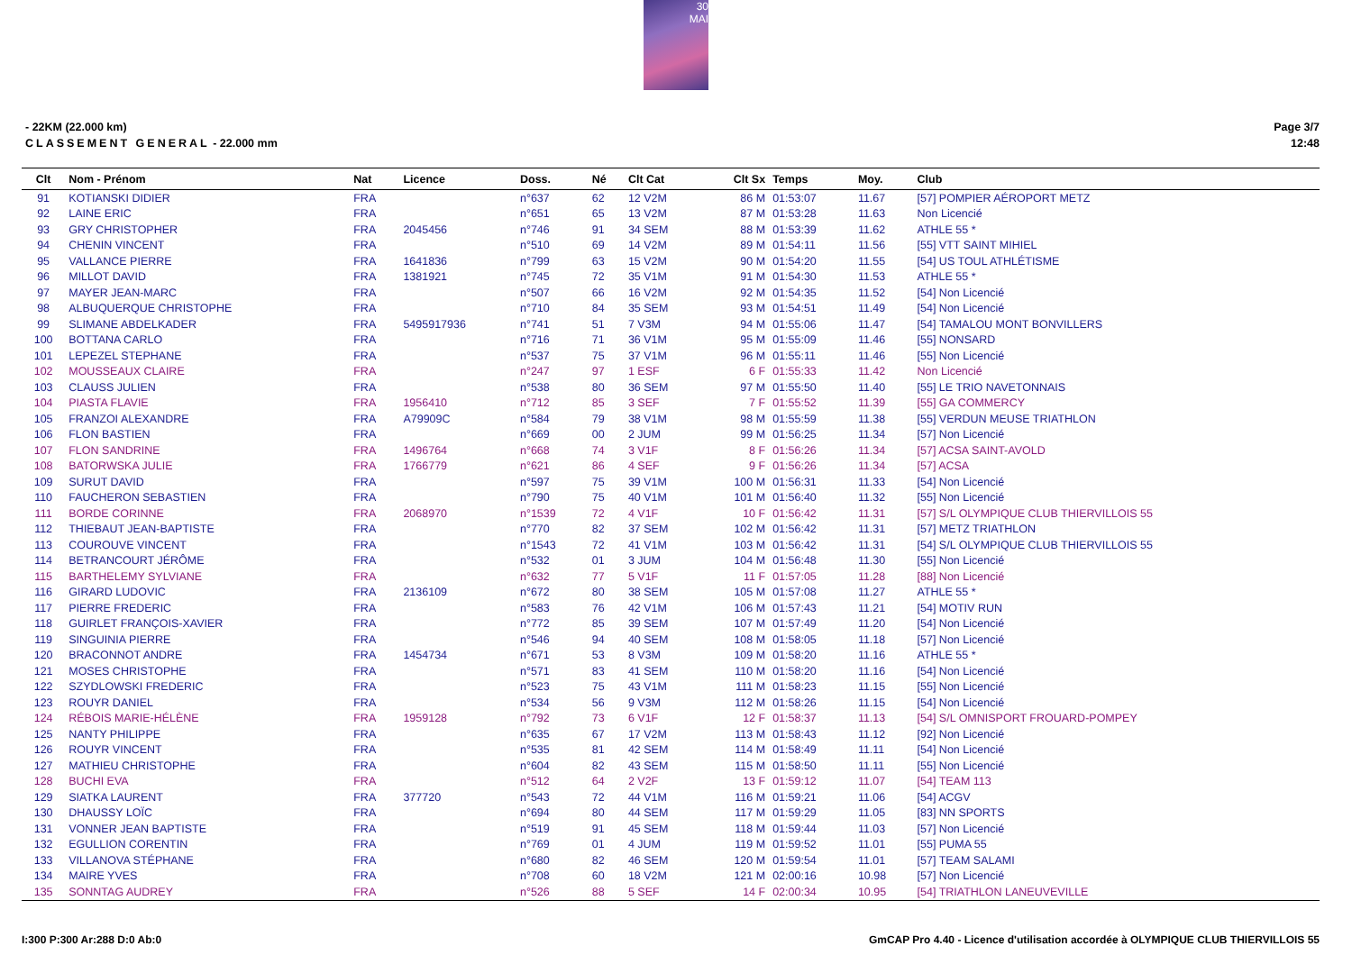30
MAI
- 22KM (22.000 km)
CLASSEMENT GENERAL - 22.000 mm
Page 3/7
12:48
| Clt | Nom - Prénom | Nat | Licence | Doss. | Né | Clt Cat | Clt Sx | Temps | Moy. | Club |
| --- | --- | --- | --- | --- | --- | --- | --- | --- | --- | --- |
| 91 | KOTIANSKI DIDIER | FRA | | n°637 | 62 | 12 V2M | 86 M | 01:53:07 | 11.67 | [57] POMPIER AÉROPORT METZ |
| 92 | LAINE ERIC | FRA | | n°651 | 65 | 13 V2M | 87 M | 01:53:28 | 11.63 | Non Licencié |
| 93 | GRY CHRISTOPHER | FRA | 2045456 | n°746 | 91 | 34 SEM | 88 M | 01:53:39 | 11.62 | ATHLE 55 * |
| 94 | CHENIN VINCENT | FRA | | n°510 | 69 | 14 V2M | 89 M | 01:54:11 | 11.56 | [55] VTT SAINT MIHIEL |
| 95 | VALLANCE PIERRE | FRA | 1641836 | n°799 | 63 | 15 V2M | 90 M | 01:54:20 | 11.55 | [54] US TOUL ATHLÉTISME |
| 96 | MILLOT DAVID | FRA | 1381921 | n°745 | 72 | 35 V1M | 91 M | 01:54:30 | 11.53 | ATHLE 55 * |
| 97 | MAYER JEAN-MARC | FRA | | n°507 | 66 | 16 V2M | 92 M | 01:54:35 | 11.52 | [54] Non Licencié |
| 98 | ALBUQUERQUE CHRISTOPHE | FRA | | n°710 | 84 | 35 SEM | 93 M | 01:54:51 | 11.49 | [54] Non Licencié |
| 99 | SLIMANE ABDELKADER | FRA | 5495917936 | n°741 | 51 | 7 V3M | 94 M | 01:55:06 | 11.47 | [54] TAMALOU MONT BONVILLERS |
| 100 | BOTTANA CARLO | FRA | | n°716 | 71 | 36 V1M | 95 M | 01:55:09 | 11.46 | [55] NONSARD |
| 101 | LEPEZEL STEPHANE | FRA | | n°537 | 75 | 37 V1M | 96 M | 01:55:11 | 11.46 | [55] Non Licencié |
| 102 | MOUSSEAUX CLAIRE | FRA | | n°247 | 97 | 1 ESF | 6 F | 01:55:33 | 11.42 | Non Licencié |
| 103 | CLAUSS JULIEN | FRA | | n°538 | 80 | 36 SEM | 97 M | 01:55:50 | 11.40 | [55] LE TRIO NAVETONNAIS |
| 104 | PIASTA FLAVIE | FRA | 1956410 | n°712 | 85 | 3 SEF | 7 F | 01:55:52 | 11.39 | [55] GA COMMERCY |
| 105 | FRANZOI ALEXANDRE | FRA | A79909C | n°584 | 79 | 38 V1M | 98 M | 01:55:59 | 11.38 | [55] VERDUN MEUSE TRIATHLON |
| 106 | FLON BASTIEN | FRA | | n°669 | 00 | 2 JUM | 99 M | 01:56:25 | 11.34 | [57] Non Licencié |
| 107 | FLON SANDRINE | FRA | 1496764 | n°668 | 74 | 3 V1F | 8 F | 01:56:26 | 11.34 | [57] ACSA SAINT-AVOLD |
| 108 | BATORWSKA JULIE | FRA | 1766779 | n°621 | 86 | 4 SEF | 9 F | 01:56:26 | 11.34 | [57] ACSA |
| 109 | SURUT DAVID | FRA | | n°597 | 75 | 39 V1M | 100 M | 01:56:31 | 11.33 | [54] Non Licencié |
| 110 | FAUCHERON SEBASTIEN | FRA | | n°790 | 75 | 40 V1M | 101 M | 01:56:40 | 11.32 | [55] Non Licencié |
| 111 | BORDE CORINNE | FRA | 2068970 | n°1539 | 72 | 4 V1F | 10 F | 01:56:42 | 11.31 | [57] S/L OLYMPIQUE CLUB THIERVILLOIS 55 |
| 112 | THIEBAUT JEAN-BAPTISTE | FRA | | n°770 | 82 | 37 SEM | 102 M | 01:56:42 | 11.31 | [57] METZ TRIATHLON |
| 113 | COUROUVE VINCENT | FRA | | n°1543 | 72 | 41 V1M | 103 M | 01:56:42 | 11.31 | [54] S/L OLYMPIQUE CLUB THIERVILLOIS 55 |
| 114 | BETRANCOURT JÉRÔME | FRA | | n°532 | 01 | 3 JUM | 104 M | 01:56:48 | 11.30 | [55] Non Licencié |
| 115 | BARTHELEMY SYLVIANE | FRA | | n°632 | 77 | 5 V1F | 11 F | 01:57:05 | 11.28 | [88] Non Licencié |
| 116 | GIRARD LUDOVIC | FRA | 2136109 | n°672 | 80 | 38 SEM | 105 M | 01:57:08 | 11.27 | ATHLE 55 * |
| 117 | PIERRE FREDERIC | FRA | | n°583 | 76 | 42 V1M | 106 M | 01:57:43 | 11.21 | [54] MOTIV RUN |
| 118 | GUIRLET FRANÇOIS-XAVIER | FRA | | n°772 | 85 | 39 SEM | 107 M | 01:57:49 | 11.20 | [54] Non Licencié |
| 119 | SINGUINIA PIERRE | FRA | | n°546 | 94 | 40 SEM | 108 M | 01:58:05 | 11.18 | [57] Non Licencié |
| 120 | BRACONNOT ANDRE | FRA | 1454734 | n°671 | 53 | 8 V3M | 109 M | 01:58:20 | 11.16 | ATHLE 55 * |
| 121 | MOSES CHRISTOPHE | FRA | | n°571 | 83 | 41 SEM | 110 M | 01:58:20 | 11.16 | [54] Non Licencié |
| 122 | SZYDLOWSKI FREDERIC | FRA | | n°523 | 75 | 43 V1M | 111 M | 01:58:23 | 11.15 | [55] Non Licencié |
| 123 | ROUYR DANIEL | FRA | | n°534 | 56 | 9 V3M | 112 M | 01:58:26 | 11.15 | [54] Non Licencié |
| 124 | RÉBOIS MARIE-HÉLÈNE | FRA | 1959128 | n°792 | 73 | 6 V1F | 12 F | 01:58:37 | 11.13 | [54] S/L OMNISPORT FROUARD-POMPEY |
| 125 | NANTY PHILIPPE | FRA | | n°635 | 67 | 17 V2M | 113 M | 01:58:43 | 11.12 | [92] Non Licencié |
| 126 | ROUYR VINCENT | FRA | | n°535 | 81 | 42 SEM | 114 M | 01:58:49 | 11.11 | [54] Non Licencié |
| 127 | MATHIEU CHRISTOPHE | FRA | | n°604 | 82 | 43 SEM | 115 M | 01:58:50 | 11.11 | [55] Non Licencié |
| 128 | BUCHI EVA | FRA | | n°512 | 64 | 2 V2F | 13 F | 01:59:12 | 11.07 | [54] TEAM 113 |
| 129 | SIATKA LAURENT | FRA | 377720 | n°543 | 72 | 44 V1M | 116 M | 01:59:21 | 11.06 | [54] ACGV |
| 130 | DHAUSSY LOÏC | FRA | | n°694 | 80 | 44 SEM | 117 M | 01:59:29 | 11.05 | [83] NN SPORTS |
| 131 | VONNER JEAN BAPTISTE | FRA | | n°519 | 91 | 45 SEM | 118 M | 01:59:44 | 11.03 | [57] Non Licencié |
| 132 | EGULLION CORENTIN | FRA | | n°769 | 01 | 4 JUM | 119 M | 01:59:52 | 11.01 | [55] PUMA 55 |
| 133 | VILLANOVA STÉPHANE | FRA | | n°680 | 82 | 46 SEM | 120 M | 01:59:54 | 11.01 | [57] TEAM SALAMI |
| 134 | MAIRE YVES | FRA | | n°708 | 60 | 18 V2M | 121 M | 02:00:16 | 10.98 | [57] Non Licencié |
| 135 | SONNTAG AUDREY | FRA | | n°526 | 88 | 5 SEF | 14 F | 02:00:34 | 10.95 | [54] TRIATHLON LANEUVEVILLE |
I:300 P:300 Ar:288 D:0 Ab:0 GmCAP Pro 4.40 - Licence d'utilisation accordée à OLYMPIQUE CLUB THIERVILLOIS 55